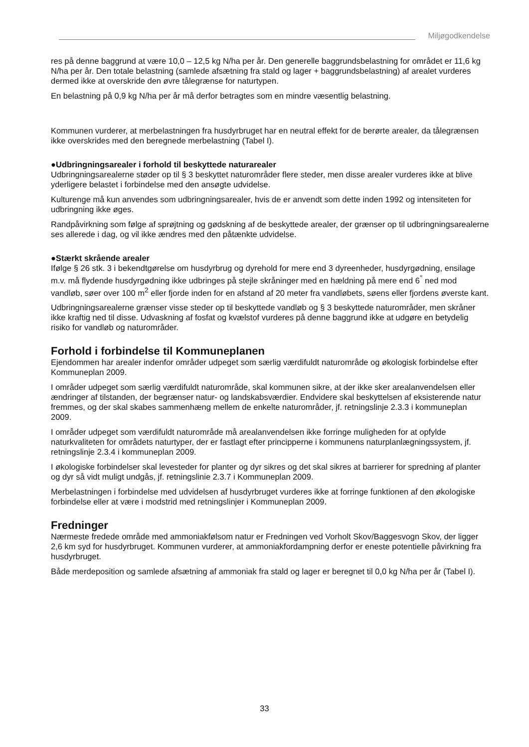Miljøgodkendelse
res på denne baggrund at være 10,0 – 12,5 kg N/ha per år. Den generelle baggrundsbelastning for området er 11,6 kg N/ha per år. Den totale belastning (samlede afsætning fra stald og lager + baggrundsbelastning) af arealet vurderes dermed ikke at overskride den øvre tålegrænse for naturtypen.
En belastning på 0,9 kg N/ha per år må derfor betragtes som en mindre væsentlig belastning.
Kommunen vurderer, at merbelastningen fra husdyrbruget har en neutral effekt for de berørte arealer, da tålegrænsen ikke overskrides med den beregnede merbelastning (Tabel I).
●Udbringningsarealer i forhold til beskyttede naturarealer
Udbringningsarealerne støder op til § 3 beskyttet naturområder flere steder, men disse arealer vurderes ikke at blive yderligere belastet i forbindelse med den ansøgte udvidelse.
Kulturenge må kun anvendes som udbringningsarealer, hvis de er anvendt som dette inden 1992 og intensiteten for udbringning ikke øges.
Randpåvirkning som følge af sprøjtning og gødskning af de beskyttede arealer, der grænser op til udbringningsarealerne ses allerede i dag, og vil ikke ændres med den påtænkte udvidelse.
●Stærkt skrående arealer
Ifølge § 26 stk. 3 i bekendtgørelse om husdyrbrug og dyrehold for mere end 3 dyreenheder, husdyrgødning, ensilage m.v. må flydende husdyrgødning ikke udbringes på stejle skråninger med en hældning på mere end 6<sup>°</sup> ned mod vandløb, søer over 100 m<sup>2</sup> eller fjorde inden for en afstand af 20 meter fra vandløbets, søens eller fjordens øverste kant.
Udbringningsarealerne grænser visse steder op til beskyttede vandløb og § 3 beskyttede naturområder, men skråner ikke kraftig ned til disse. Udvaskning af fosfat og kvælstof vurderes på denne baggrund ikke at udgøre en betydelig risiko for vandløb og naturområder.
Forhold i forbindelse til Kommuneplanen
Ejendommen har arealer indenfor områder udpeget som særlig værdifuldt naturområde og økologisk forbindelse efter Kommuneplan 2009.
I områder udpeget som særlig værdifuldt naturområde, skal kommunen sikre, at der ikke sker arealanvendelsen eller ændringer af tilstanden, der begrænser natur- og landskabsværdier. Endvidere skal beskyttelsen af eksisterende natur fremmes, og der skal skabes sammenhæng mellem de enkelte naturområder, jf. retningslinje 2.3.3 i kommuneplan 2009.
I områder udpeget som værdifuldt naturområde må arealanvendelsen ikke forringe muligheden for at opfylde naturkvaliteten for områdets naturtyper, der er fastlagt efter principperne i kommunens naturplanlægningssystem, jf. retningslinje 2.3.4 i kommuneplan 2009.
I økologiske forbindelser skal levesteder for planter og dyr sikres og det skal sikres at barrierer for spredning af planter og dyr så vidt muligt undgås, jf. retningslinie 2.3.7 i Kommuneplan 2009.
Merbelastningen i forbindelse med udvidelsen af husdyrbruget vurderes ikke at forringe funktionen af den økologiske forbindelse eller at være i modstrid med retningslinjer i Kommuneplan 2009.
Fredninger
Nærmeste fredede område med ammoniakfølsom natur er Fredningen ved Vorholt Skov/Baggesvogn Skov, der ligger 2,6 km syd for husdyrbruget. Kommunen vurderer, at ammoniakfordampning derfor er eneste potentielle påvirkning fra husdyrbruget.
Både merdeposition og samlede afsætning af ammoniak fra stald og lager er beregnet til 0,0 kg N/ha per år (Tabel I).
33